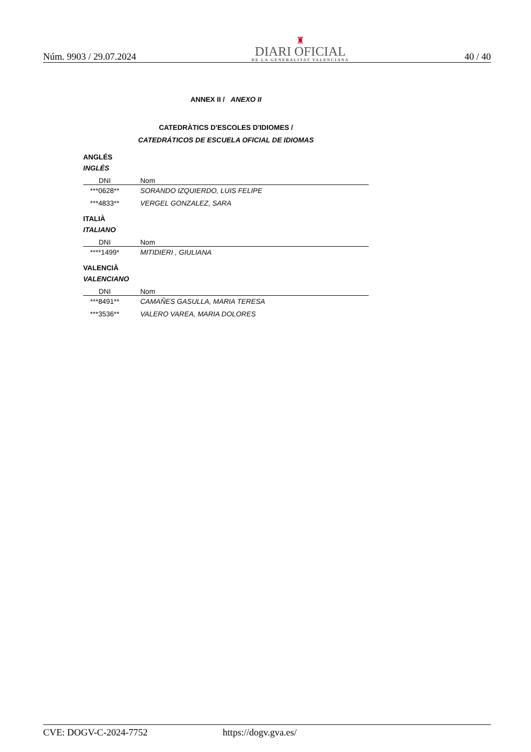Núm. 9903 / 29.07.2024
♜
DIARI OFICIAL
DE LA GENERALITAT VALENCIANA
40 / 40
ANNEX II / ANEXO II
CATEDRÀTICS D'ESCOLES D'IDIOMES /
CATEDRÁTICOS DE ESCUELA OFICIAL DE IDIOMAS
ANGLÉS
INGLÉS
| DNI | Nom |
| --- | --- |
| ***0628** | SORANDO IZQUIERDO, LUIS FELIPE |
| ***4833** | VERGEL GONZALEZ, SARA |
ITALIÀ
ITALIANO
| DNI | Nom |
| --- | --- |
| ****1499* | MITIDIERI , GIULIANA |
VALENCIÀ
VALENCIANO
| DNI | Nom |
| --- | --- |
| ***8491** | CAMAÑES GASULLA, MARIA TERESA |
| ***3536** | VALERO VAREA, MARIA DOLORES |
CVE: DOGV-C-2024-7752 https://dogv.gva.es/